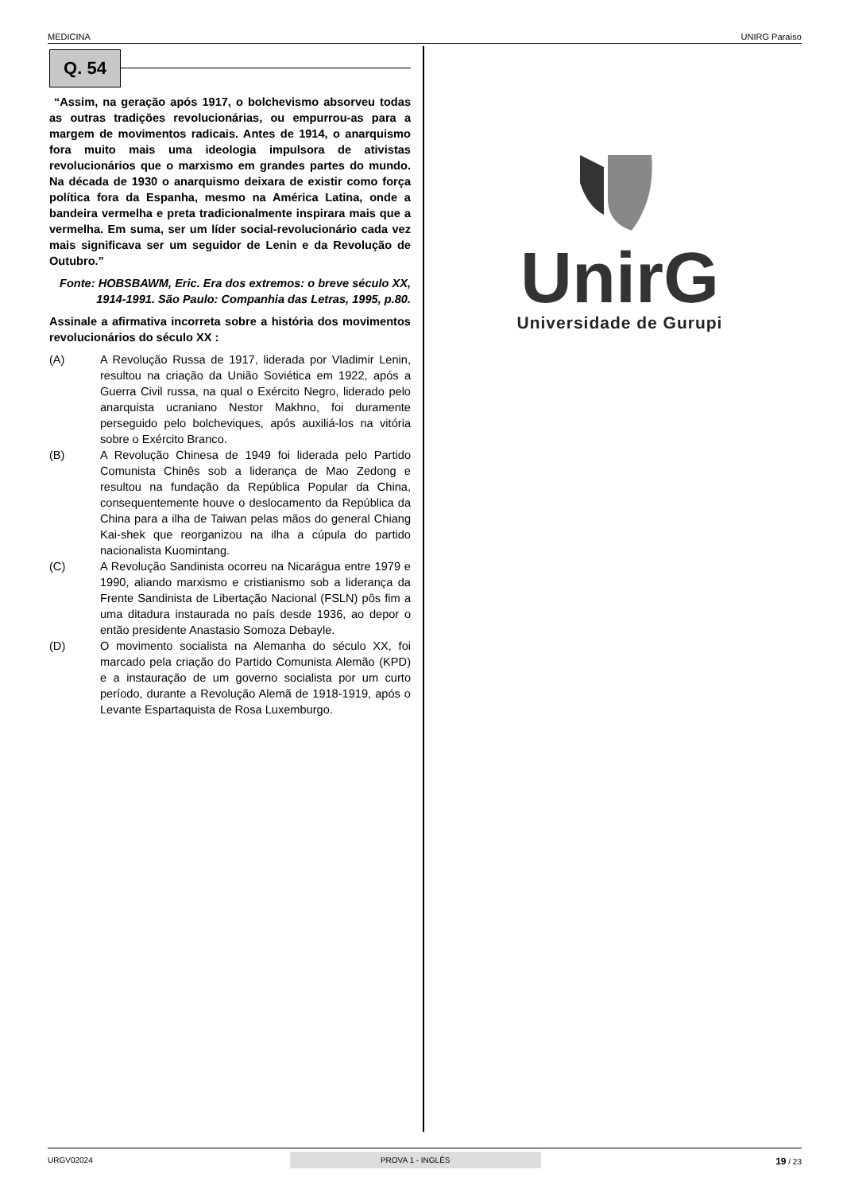MEDICINA UNIRG Paraíso
Q. 54
“Assim, na geração após 1917, o bolchevismo absorveu todas as outras tradições revolucionárias, ou empurrou-as para a margem de movimentos radicais. Antes de 1914, o anarquismo fora muito mais uma ideologia impulsora de ativistas revolucionários que o marxismo em grandes partes do mundo. Na década de 1930 o anarquismo deixara de existir como força política fora da Espanha, mesmo na América Latina, onde a bandeira vermelha e preta tradicionalmente inspirara mais que a vermelha. Em suma, ser um líder social-revolucionário cada vez mais significava ser um seguidor de Lenin e da Revolução de Outubro.”
Fonte: HOBSBAWM, Eric. Era dos extremos: o breve século XX, 1914-1991. São Paulo: Companhia das Letras, 1995, p.80.
Assinale a afirmativa incorreta sobre a história dos movimentos revolucionários do século XX :
(A) A Revolução Russa de 1917, liderada por Vladimir Lenin, resultou na criação da União Soviética em 1922, após a Guerra Civil russa, na qual o Exército Negro, liderado pelo anarquista ucraniano Nestor Makhno, foi duramente perseguido pelo bolcheviques, após auxiliá-los na vitória sobre o Exército Branco.
(B) A Revolução Chinesa de 1949 foi liderada pelo Partido Comunista Chinês sob a liderança de Mao Zedong e resultou na fundação da República Popular da China, consequentemente houve o deslocamento da República da China para a ilha de Taiwan pelas mãos do general Chiang Kai-shek que reorganizou na ilha a cúpula do partido nacionalista Kuomintang.
(C) A Revolução Sandinista ocorreu na Nicarágua entre 1979 e 1990, aliando marxismo e cristianismo sob a liderança da Frente Sandinista de Libertação Nacional (FSLN) pôs fim a uma ditadura instaurada no país desde 1936, ao depor o então presidente Anastasio Somoza Debayle.
(D) O movimento socialista na Alemanha do século XX, foi marcado pela criação do Partido Comunista Alemão (KPD) e a instauração de um governo socialista por um curto período, durante a Revolução Alemã de 1918-1919, após o Levante Espartaquista de Rosa Luxemburgo.
UnirG
Universidade de Gurupi
URGV02024 PROVA 1 - INGLÊS 19 / 23